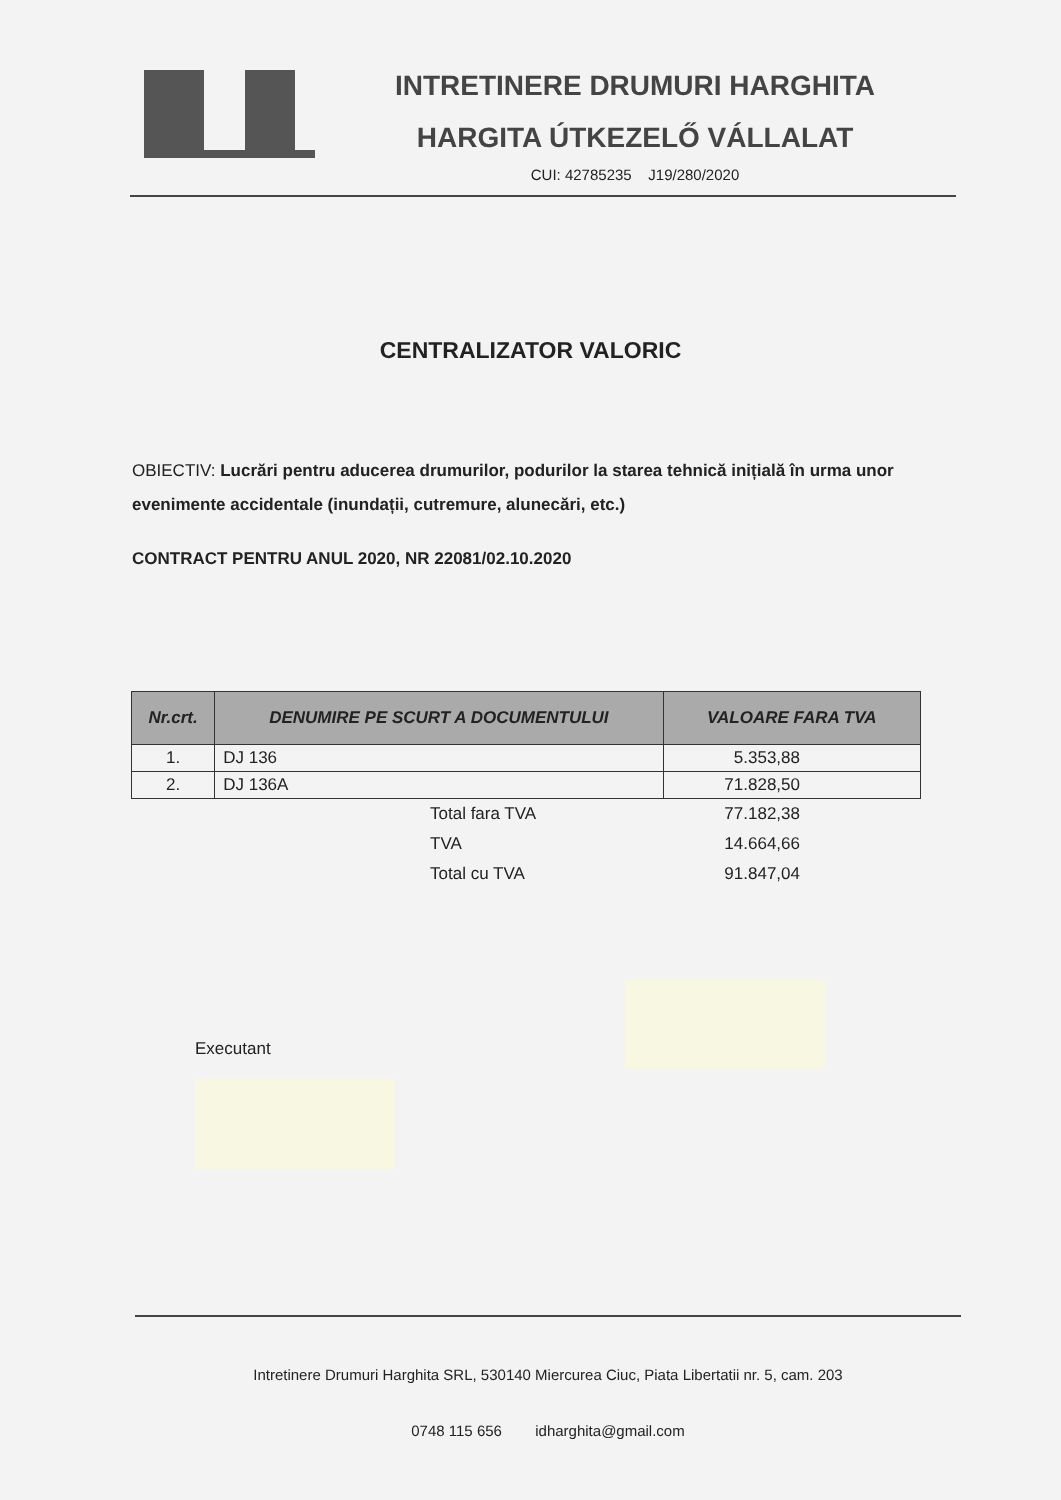INTRETINERE DRUMURI HARGHITA
HARGITA ÚTKEZELŐ VÁLLALAT
CUI: 42785235 J19/280/2020
CENTRALIZATOR VALORIC
OBIECTIV: Lucrări pentru aducerea drumurilor, podurilor la starea tehnică inițială în urma unor evenimente accidentale (inundații, cutremure, alunecări, etc.)
CONTRACT PENTRU ANUL 2020, NR 22081/02.10.2020
| Nr.crt. | DENUMIRE PE SCURT A DOCUMENTULUI | VALOARE FARA TVA |
| --- | --- | --- |
| 1. | DJ 136 | 5.353,88 |
| 2. | DJ 136A | 71.828,50 |
Total fara TVA 77.182,38
TVA 14.664,66
Total cu TVA 91.847,04
Executant
Intretinere Drumuri Harghita SRL, 530140 Miercurea Ciuc, Piata Libertatii nr. 5, cam. 203
0748 115 656 idharghita@gmail.com